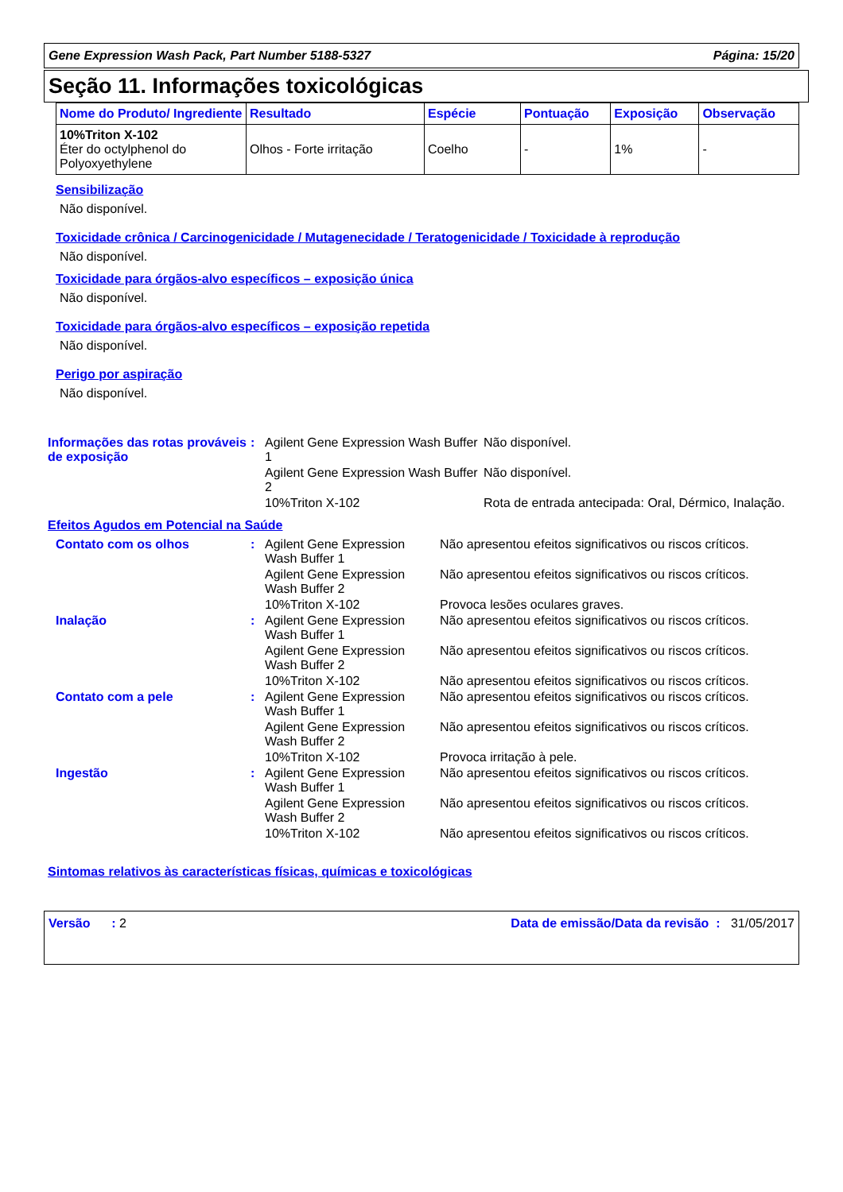Gene Expression Wash Pack, Part Number 5188-5327 Página: 15/20
Seção 11. Informações toxicológicas
| Nome do Produto/ Ingrediente | Resultado | Espécie | Pontuação | Exposição | Observação |
| --- | --- | --- | --- | --- | --- |
| 10%Triton X-102 Éter do octylphenol do Polyoxyethylene | Olhos - Forte irritação | Coelho | - | 1% | - |
Sensibilização
Não disponível.
Toxicidade crônica / Carcinogenicidade / Mutagenecidade / Teratogenicidade / Toxicidade à reprodução
Não disponível.
Toxicidade para órgãos-alvo específicos – exposição única
Não disponível.
Toxicidade para órgãos-alvo específicos – exposição repetida
Não disponível.
Perigo por aspiração
Não disponível.
Informações das rotas prováveis de exposição
:
Agilent Gene Expression Wash Buffer 1
Não disponível.
Agilent Gene Expression Wash Buffer 2
Não disponível.
10%Triton X-102
Rota de entrada antecipada: Oral, Dérmico, Inalação.
Efeitos Agudos em Potencial na Saúde
Contato com os olhos
:
Agilent Gene Expression Wash Buffer 1
Não apresentou efeitos significativos ou riscos críticos.
Agilent Gene Expression Wash Buffer 2
Não apresentou efeitos significativos ou riscos críticos.
10%Triton X-102
Provoca lesões oculares graves.
Inalação
:
Agilent Gene Expression Wash Buffer 1
Não apresentou efeitos significativos ou riscos críticos.
Agilent Gene Expression Wash Buffer 2
Não apresentou efeitos significativos ou riscos críticos.
10%Triton X-102
Não apresentou efeitos significativos ou riscos críticos.
Contato com a pele
:
Agilent Gene Expression Wash Buffer 1
Não apresentou efeitos significativos ou riscos críticos.
Agilent Gene Expression Wash Buffer 2
Não apresentou efeitos significativos ou riscos críticos.
10%Triton X-102
Provoca irritação à pele.
Ingestão
:
Agilent Gene Expression Wash Buffer 1
Não apresentou efeitos significativos ou riscos críticos.
Agilent Gene Expression Wash Buffer 2
Não apresentou efeitos significativos ou riscos críticos.
10%Triton X-102
Não apresentou efeitos significativos ou riscos críticos.
Sintomas relativos às características físicas, químicas e toxicológicas
Versão : 2 Data de emissão/Data da revisão : 31/05/2017